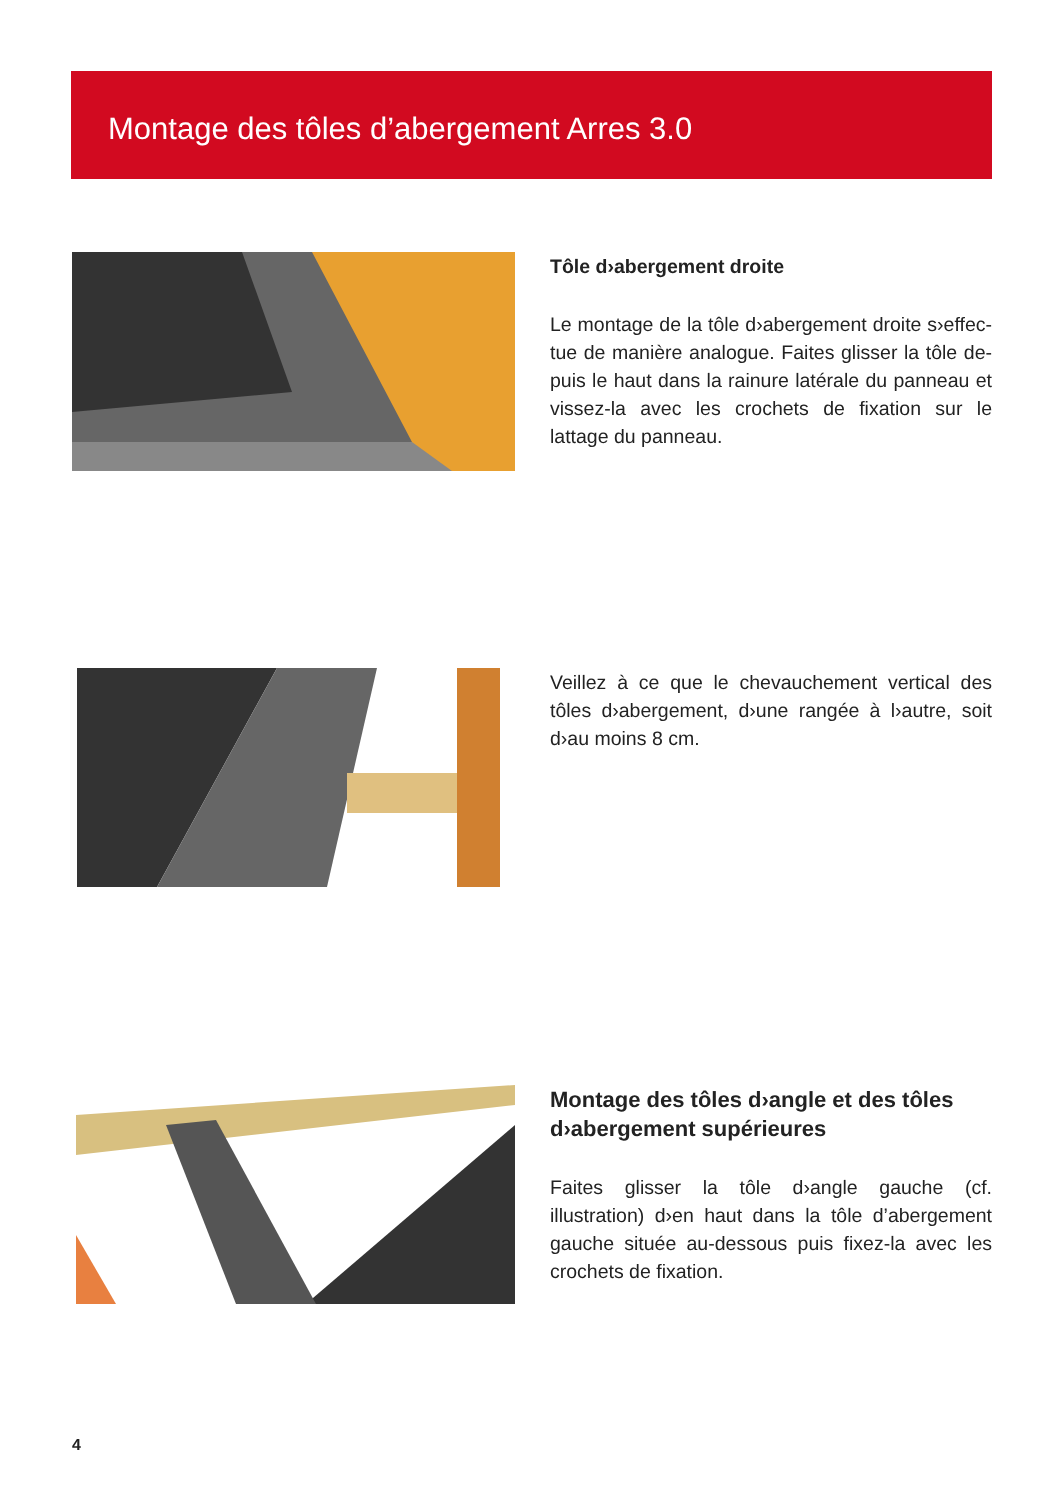Montage des tôles d’abergement Arres 3.0
Tôle d›abergement droite
Le montage de la tôle d›abergement droite s›effec­tue de manière analogue. Faites glisser la tôle de­puis le haut dans la rainure latérale du panneau et vissez-la avec les crochets de fixation sur le lattage du panneau.
Veillez à ce que le chevauchement vertical des tôles d›abergement, d›une rangée à l›autre, soit d›au moins 8 cm.
Montage des tôles d›angle et des tôles d›abergement supérieures
Faites glisser la tôle d›angle gauche (cf. illustration) d›en haut dans la tôle d’abergement gauche située au-dessous puis fixez-la avec les crochets de fixa­tion.
4